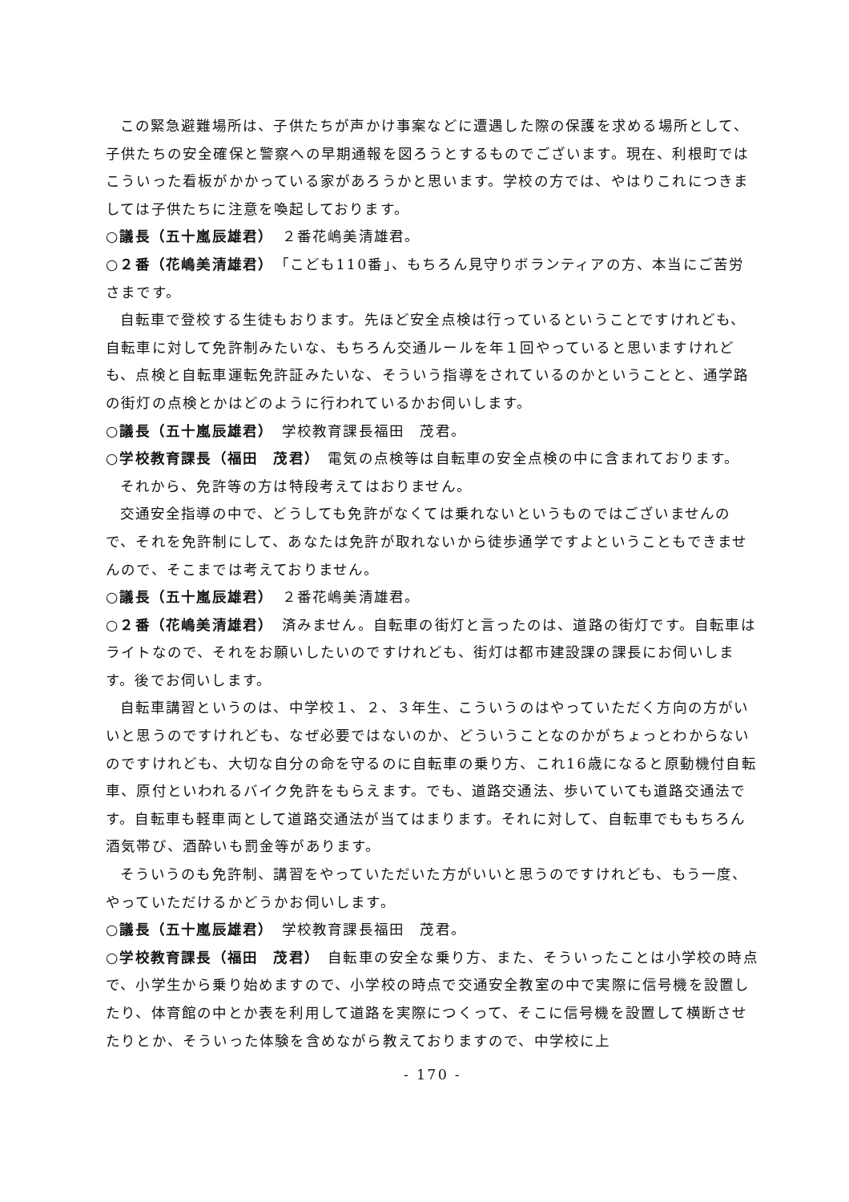この緊急避難場所は、子供たちが声かけ事案などに遭遇した際の保護を求める場所として、子供たちの安全確保と警察への早期通報を図ろうとするものでございます。現在、利根町ではこういった看板がかかっている家があろうかと思います。学校の方では、やはりこれにつきましては子供たちに注意を喚起しております。
○議長（五十嵐辰雄君）　２番花嶋美清雄君。
○２番（花嶋美清雄君）　「こども110番」、もちろん見守りボランティアの方、本当にご苦労さまです。
自転車で登校する生徒もおります。先ほど安全点検は行っているということですけれども、自転車に対して免許制みたいな、もちろん交通ルールを年１回やっていると思いますけれども、点検と自転車運転免許証みたいな、そういう指導をされているのかということと、通学路の街灯の点検とかはどのように行われているかお伺いします。
○議長（五十嵐辰雄君）　学校教育課長福田　茂君。
○学校教育課長（福田　茂君）　電気の点検等は自転車の安全点検の中に含まれております。
それから、免許等の方は特段考えてはおりません。
交通安全指導の中で、どうしても免許がなくては乗れないというものではございませんので、それを免許制にして、あなたは免許が取れないから徒歩通学ですよということもできませんので、そこまでは考えておりません。
○議長（五十嵐辰雄君）　２番花嶋美清雄君。
○２番（花嶋美清雄君）　済みません。自転車の街灯と言ったのは、道路の街灯です。自転車はライトなので、それをお願いしたいのですけれども、街灯は都市建設課の課長にお伺いします。後でお伺いします。
自転車講習というのは、中学校１、２、３年生、こういうのはやっていただく方向の方がいいと思うのですけれども、なぜ必要ではないのか、どういうことなのかがちょっとわからないのですけれども、大切な自分の命を守るのに自転車の乗り方、これ16歳になると原動機付自転車、原付といわれるバイク免許をもらえます。でも、道路交通法、歩いていても道路交通法です。自転車も軽車両として道路交通法が当てはまります。それに対して、自転車でももちろん酒気帯び、酒酔いも罰金等があります。
そういうのも免許制、講習をやっていただいた方がいいと思うのですけれども、もう一度、やっていただけるかどうかお伺いします。
○議長（五十嵐辰雄君）　学校教育課長福田　茂君。
○学校教育課長（福田　茂君）　自転車の安全な乗り方、また、そういったことは小学校の時点で、小学生から乗り始めますので、小学校の時点で交通安全教室の中で実際に信号機を設置したり、体育館の中とか表を利用して道路を実際につくって、そこに信号機を設置して横断させたりとか、そういった体験を含めながら教えておりますので、中学校に上
- 170 -